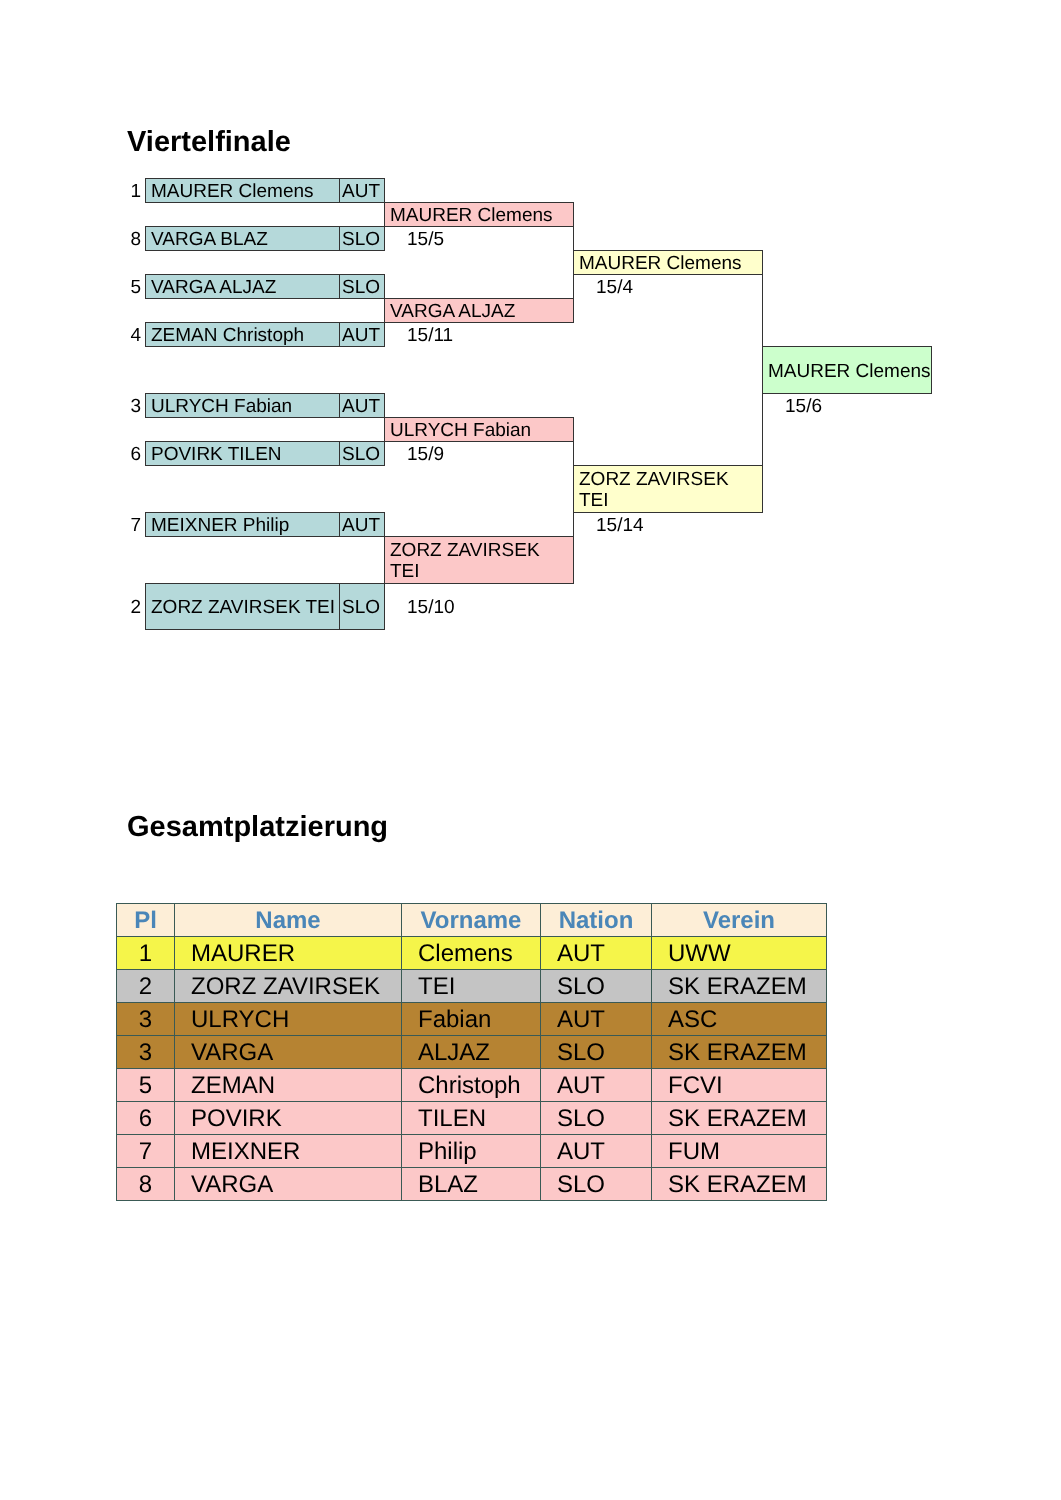Viertelfinale
| 1 | MAURER Clemens | AUT | | | |
| | | | MAURER Clemens | | |
| 8 | VARGA BLAZ | SLO | 15/5 | | |
| | | | | MAURER Clemens | |
| 5 | VARGA ALJAZ | SLO | | 15/4 | |
| | | | VARGA ALJAZ | | |
| 4 | ZEMAN Christoph | AUT | 15/11 | | |
| | | | | | MAURER Clemens |
| 3 | ULRYCH Fabian | AUT | | | 15/6 |
| | | | ULRYCH Fabian | | |
| 6 | POVIRK TILEN | SLO | 15/9 | | |
| | | | | ZORZ ZAVIRSEK TEI | |
| 7 | MEIXNER Philip | AUT | | 15/14 | |
| | | | ZORZ ZAVIRSEK TEI | | |
| 2 | ZORZ ZAVIRSEK TEI | SLO | 15/10 | | |
Gesamtplatzierung
| Pl | Name | Vorname | Nation | Verein |
| --- | --- | --- | --- | --- |
| 1 | MAURER | Clemens | AUT | UWW |
| 2 | ZORZ ZAVIRSEK | TEI | SLO | SK ERAZEM |
| 3 | ULRYCH | Fabian | AUT | ASC |
| 3 | VARGA | ALJAZ | SLO | SK ERAZEM |
| 5 | ZEMAN | Christoph | AUT | FCVI |
| 6 | POVIRK | TILEN | SLO | SK ERAZEM |
| 7 | MEIXNER | Philip | AUT | FUM |
| 8 | VARGA | BLAZ | SLO | SK ERAZEM |